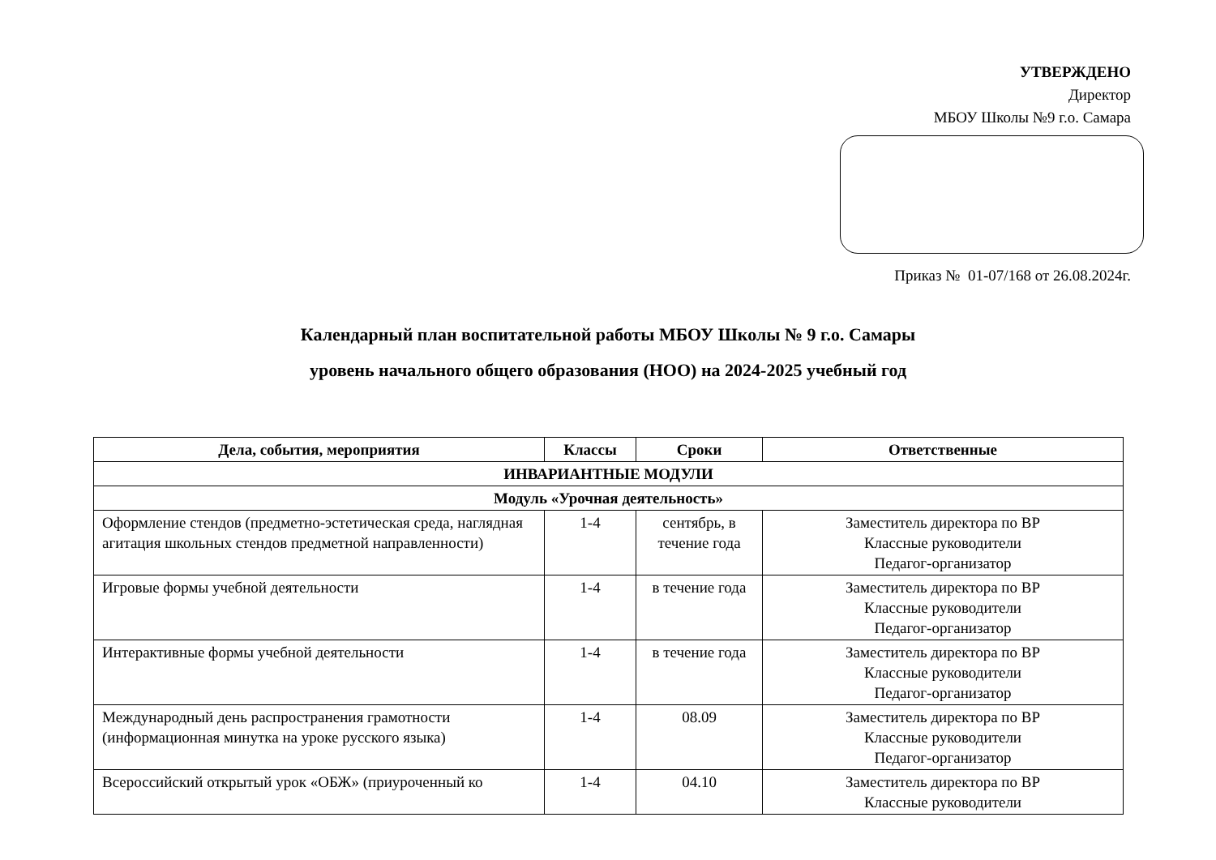УТВЕРЖДЕНО
Директор
МБОУ Школы №9 г.о. Самара
Приказ № 01-07/168 от 26.08.2024г.
Календарный план воспитательной работы МБОУ Школы № 9 г.о. Самары
уровень начального общего образования (НОО) на 2024-2025 учебный год
| Дела, события, мероприятия | Классы | Сроки | Ответственные |
| --- | --- | --- | --- |
| ИНВАРИАНТНЫЕ МОДУЛИ | | | |
| Модуль «Урочная деятельность» | | | |
| Оформление стендов (предметно-эстетическая среда, наглядная агитация школьных стендов предметной направленности) | 1-4 | сентябрь, в течение года | Заместитель директора по ВР Классные руководители Педагог-организатор |
| Игровые формы учебной деятельности | 1-4 | в течение года | Заместитель директора по ВР Классные руководители Педагог-организатор |
| Интерактивные формы учебной деятельности | 1-4 | в течение года | Заместитель директора по ВР Классные руководители Педагог-организатор |
| Международный день распространения грамотности (информационная минутка на уроке русского языка) | 1-4 | 08.09 | Заместитель директора по ВР Классные руководители Педагог-организатор |
| Всероссийский открытый урок «ОБЖ» (приуроченный ко | 1-4 | 04.10 | Заместитель директора по ВР Классные руководители |